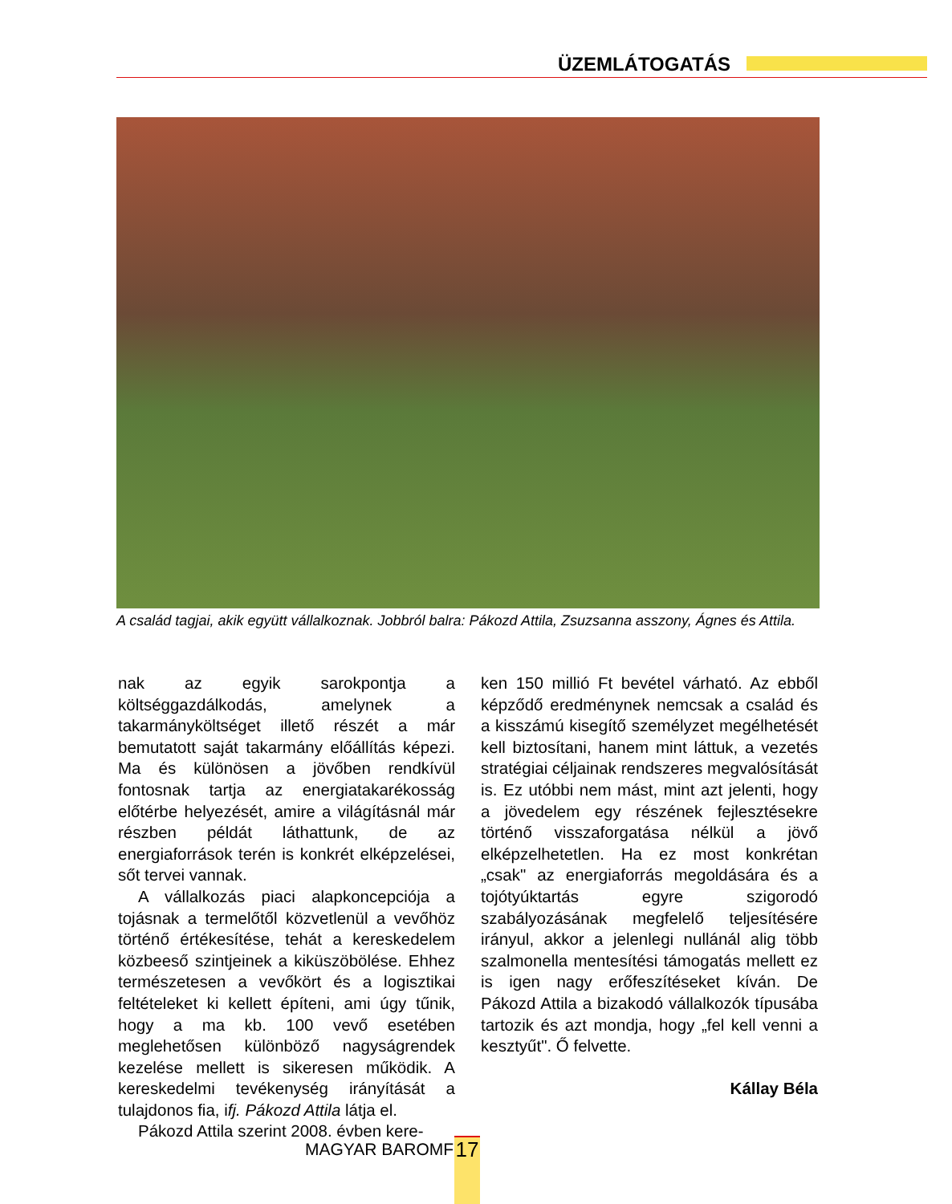ÜZEMLÁTOGATÁS
A család tagjai, akik együtt vállalkoznak. Jobbról balra: Pákozd Attila, Zsuzsanna asszony, Ágnes és Attila.
nak az egyik sarokpontja a költséggazdálkodás, amelynek a takarmányköltséget illető részét a már bemutatott saját takarmány előállítás képezi. Ma és különösen a jövőben rendkívül fontosnak tartja az energiatakarékosság előtérbe helyezését, amire a világításnál már részben példát láthattunk, de az energiaforrások terén is konkrét elképzelései, sőt tervei vannak.
A vállalkozás piaci alapkoncepciója a tojásnak a termelőtől közvetlenül a vevőhöz történő értékesítése, tehát a kereskedelem közbeeső szintjeinek a kiküszöbölése. Ehhez természetesen a vevőkört és a logisztikai feltételeket ki kellett építeni, ami úgy tűnik, hogy a ma kb. 100 vevő esetében meglehetősen különböző nagyságrendek kezelése mellett is sikeresen működik. A kereskedelmi tevékenység irányítását a tulajdonos fia, ifj. Pákozd Attila látja el.
Pákozd Attila szerint 2008. évben kere-
ken 150 millió Ft bevétel várható. Az ebből képződő eredménynek nemcsak a család és a kisszámú kisegítő személyzet megélhetését kell biztosítani, hanem mint láttuk, a vezetés stratégiai céljainak rendszeres megvalósítását is. Ez utóbbi nem mást, mint azt jelenti, hogy a jövedelem egy részének fejlesztésekre történő visszaforgatása nélkül a jövő elképzelhetetlen. Ha ez most konkrétan „csak" az energiaforrás megoldására és a tojótyúktartás egyre szigorodó szabályozásának megfelelő teljesítésére irányul, akkor a jelenlegi nullánál alig több szalmonella mentesítési támogatás mellett ez is igen nagy erőfeszítéseket kíván. De Pákozd Attila a bizakodó vállalkozók típusába tartozik és azt mondja, hogy „fel kell venni a kesztyűt". Ő felvette.
Kállay Béla
MAGYAR BAROMFI 17